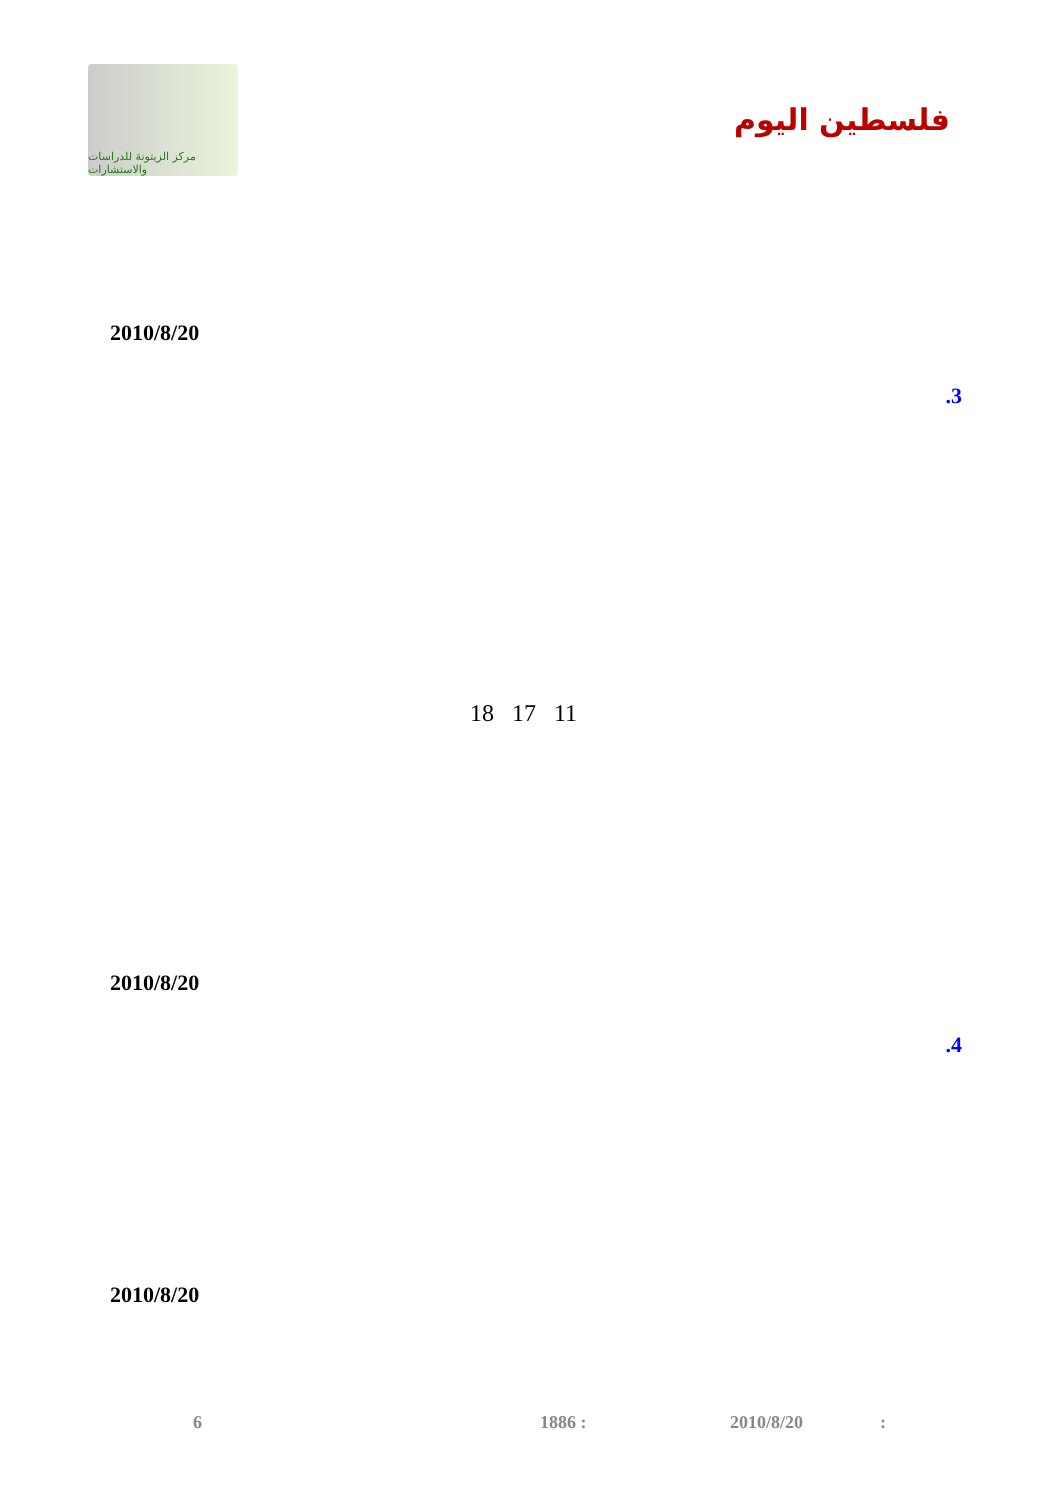مركز الزيتونة للدراسات والاستشارات
فلسطين اليوم
2010/8/20
.3
18 17 11
2010/8/20
.4
2010/8/20
6 1886 : 2010/8/20: